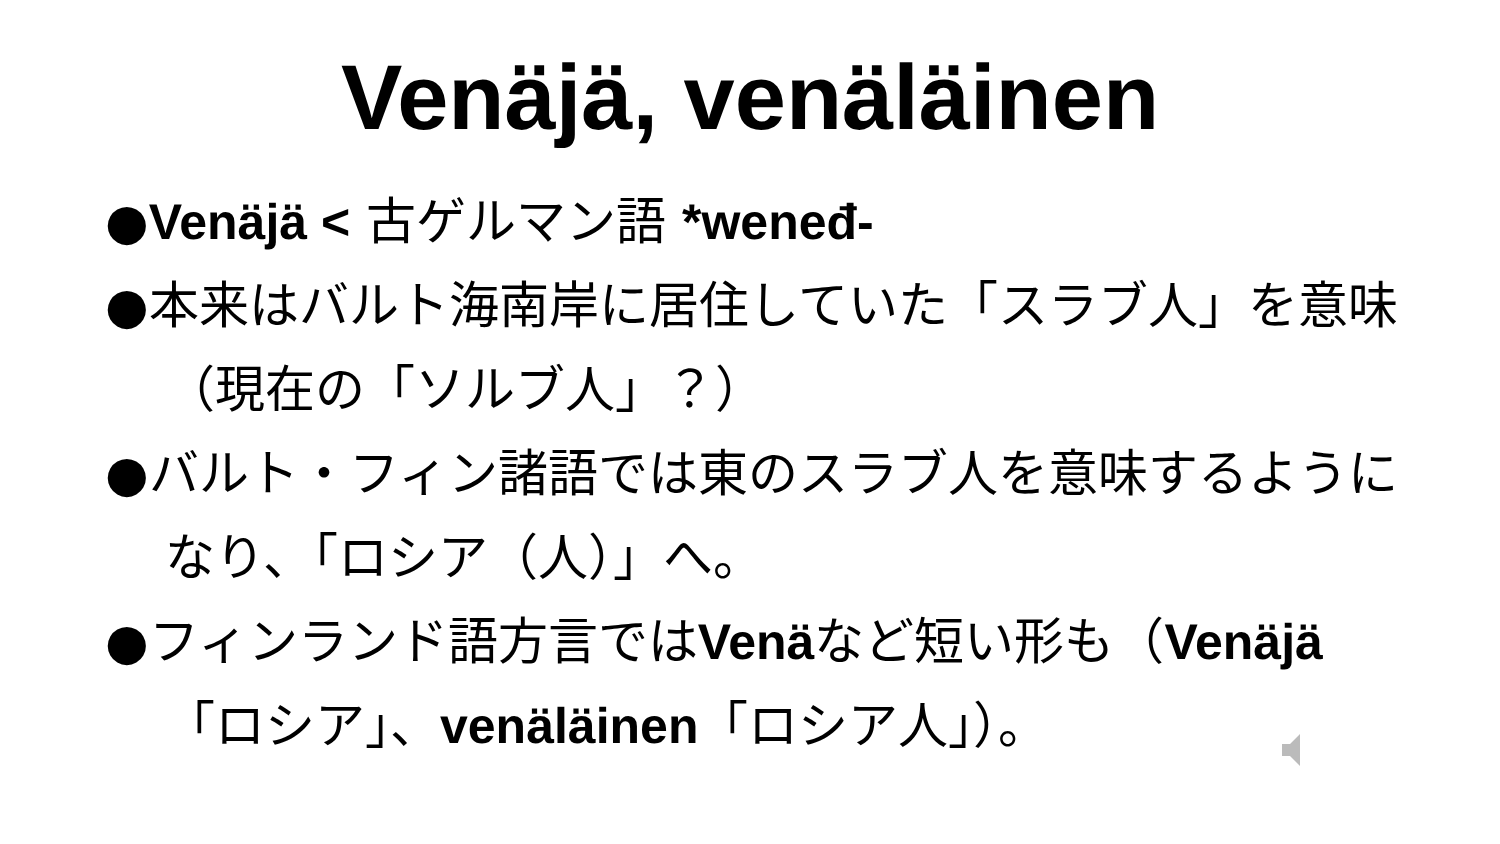Venäjä, venäläinen
●Venäjä < 古ゲルマン語 *weneđ-
●本来はバルト海南岸に居住していた「スラブ人」を意味（現在の「ソルブ人」？）
●バルト・フィン諸語では東のスラブ人を意味するようになり、「ロシア（人）」へ。
●フィンランド語方言ではVenäなど短い形も（Venäjä「ロシア」、venäläinen「ロシア人」）。